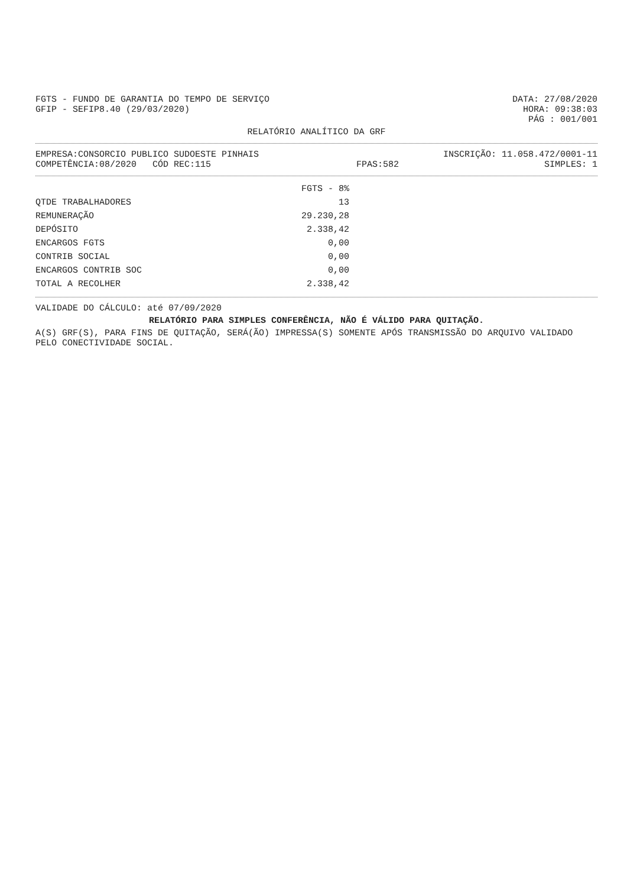FGTS - FUNDO DE GARANTIA DO TEMPO DE SERVIÇO
DATA: 27/08/2020
GFIP - SEFIP8.40 (29/03/2020) HORA: 09:38:03
PÁG : 001/001
RELATÓRIO ANALÍTICO DA GRF
EMPRESA:CONSORCIO PUBLICO SUDOESTE PINHAIS
INSCRIÇÃO: 11.058.472/0001-11
COMPETÊNCIA:08/2020 CÓD REC:115
FPAS:582 SIMPLES: 1
| | FGTS - 8% |
| --- | --- |
| QTDE TRABALHADORES | 13 |
| REMUNERAÇÃO | 29.230,28 |
| DEPÓSITO | 2.338,42 |
| ENCARGOS FGTS | 0,00 |
| CONTRIB SOCIAL | 0,00 |
| ENCARGOS CONTRIB SOC | 0,00 |
| TOTAL A RECOLHER | 2.338,42 |
VALIDADE DO CÁLCULO: até 07/09/2020
RELATÓRIO PARA SIMPLES CONFERÊNCIA, NÃO É VÁLIDO PARA QUITAÇÃO.
A(S) GRF(S), PARA FINS DE QUITAÇÃO, SERÁ(ÃO) IMPRESSA(S) SOMENTE APÓS TRANSMISSÃO DO ARQUIVO VALIDADO PELO CONECTIVIDADE SOCIAL.